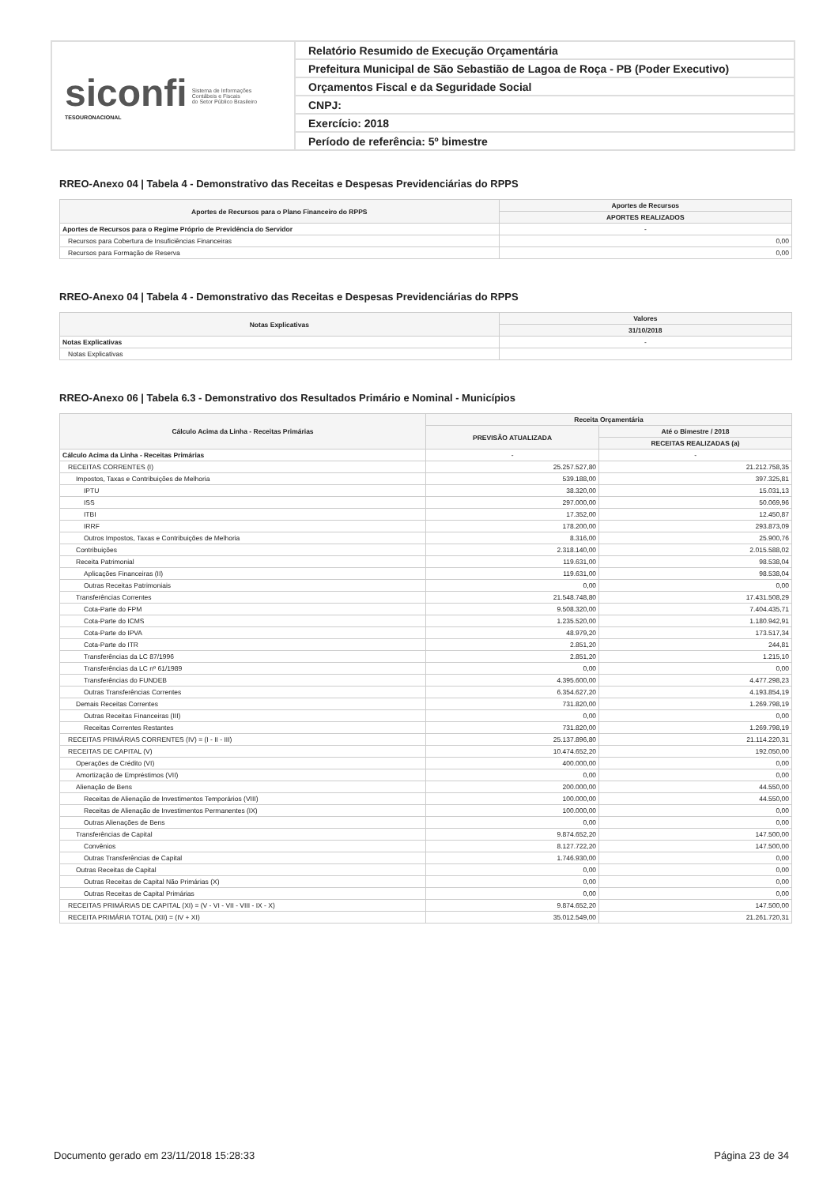siconfi
TESOURONACIONAL
Sistema de Informações
Contábeis e Fiscais
do Setor Público Brasileiro
Relatório Resumido de Execução Orçamentária
Prefeitura Municipal de São Sebastião de Lagoa de Roça - PB (Poder Executivo)
Orçamentos Fiscal e da Seguridade Social
CNPJ:
Exercício: 2018
Período de referência: 5º bimestre
RREO-Anexo 04 | Tabela 4 - Demonstrativo das Receitas e Despesas Previdenciárias do RPPS
| Aportes de Recursos para o Plano Financeiro do RPPS | Aportes de Recursos |
| --- | --- |
| | APORTES REALIZADOS |
| Aportes de Recursos para o Regime Próprio de Previdência do Servidor | - |
| Recursos para Cobertura de Insuficiências Financeiras | 0,00 |
| Recursos para Formação de Reserva | 0,00 |
RREO-Anexo 04 | Tabela 4 - Demonstrativo das Receitas e Despesas Previdenciárias do RPPS
| Notas Explicativas | Valores |
| --- | --- |
| | 31/10/2018 |
| Notas Explicativas | - |
| Notas Explicativas | |
RREO-Anexo 06 | Tabela 6.3 - Demonstrativo dos Resultados Primário e Nominal - Municípios
| Cálculo Acima da Linha - Receitas Primárias | Receita Orçamentária | |
| --- | --- | --- |
| | PREVISÃO ATUALIZADA | Até o Bimestre / 2018 |
| | | RECEITAS REALIZADAS (a) |
| Cálculo Acima da Linha - Receitas Primárias | - | - |
| RECEITAS CORRENTES (I) | 25.257.527,80 | 21.212.758,35 |
| Impostos, Taxas e Contribuições de Melhoria | 539.188,00 | 397.325,81 |
| IPTU | 38.320,00 | 15.031,13 |
| ISS | 297.000,00 | 50.069,96 |
| ITBI | 17.352,00 | 12.450,87 |
| IRRF | 178.200,00 | 293.873,09 |
| Outros Impostos, Taxas e Contribuições de Melhoria | 8.316,00 | 25.900,76 |
| Contribuições | 2.318.140,00 | 2.015.588,02 |
| Receita Patrimonial | 119.631,00 | 98.538,04 |
| Aplicações Financeiras (II) | 119.631,00 | 98.538,04 |
| Outras Receitas Patrimoniais | 0,00 | 0,00 |
| Transferências Correntes | 21.548.748,80 | 17.431.508,29 |
| Cota-Parte do FPM | 9.508.320,00 | 7.404.435,71 |
| Cota-Parte do ICMS | 1.235.520,00 | 1.180.942,91 |
| Cota-Parte do IPVA | 48.979,20 | 173.517,34 |
| Cota-Parte do ITR | 2.851,20 | 244,81 |
| Transferências da LC 87/1996 | 2.851,20 | 1.215,10 |
| Transferências da LC nº 61/1989 | 0,00 | 0,00 |
| Transferências do FUNDEB | 4.395.600,00 | 4.477.298,23 |
| Outras Transferências Correntes | 6.354.627,20 | 4.193.854,19 |
| Demais Receitas Correntes | 731.820,00 | 1.269.798,19 |
| Outras Receitas Financeiras (III) | 0,00 | 0,00 |
| Receitas Correntes Restantes | 731.820,00 | 1.269.798,19 |
| RECEITAS PRIMÁRIAS CORRENTES (IV) = (I - II - III) | 25.137.896,80 | 21.114.220,31 |
| RECEITAS DE CAPITAL (V) | 10.474.652,20 | 192.050,00 |
| Operações de Crédito (VI) | 400.000,00 | 0,00 |
| Amortização de Empréstimos (VII) | 0,00 | 0,00 |
| Alienação de Bens | 200.000,00 | 44.550,00 |
| Receitas de Alienação de Investimentos Temporários (VIII) | 100.000,00 | 44.550,00 |
| Receitas de Alienação de Investimentos Permanentes (IX) | 100.000,00 | 0,00 |
| Outras Alienações de Bens | 0,00 | 0,00 |
| Transferências de Capital | 9.874.652,20 | 147.500,00 |
| Convênios | 8.127.722,20 | 147.500,00 |
| Outras Transferências de Capital | 1.746.930,00 | 0,00 |
| Outras Receitas de Capital | 0,00 | 0,00 |
| Outras Receitas de Capital Não Primárias (X) | 0,00 | 0,00 |
| Outras Receitas de Capital Primárias | 0,00 | 0,00 |
| RECEITAS PRIMÁRIAS DE CAPITAL (XI) = (V - VI - VII - VIII - IX - X) | 9.874.652,20 | 147.500,00 |
| RECEITA PRIMÁRIA TOTAL (XII) = (IV + XI) | 35.012.549,00 | 21.261.720,31 |
Documento gerado em 23/11/2018 15:28:33 Página 23 de 34